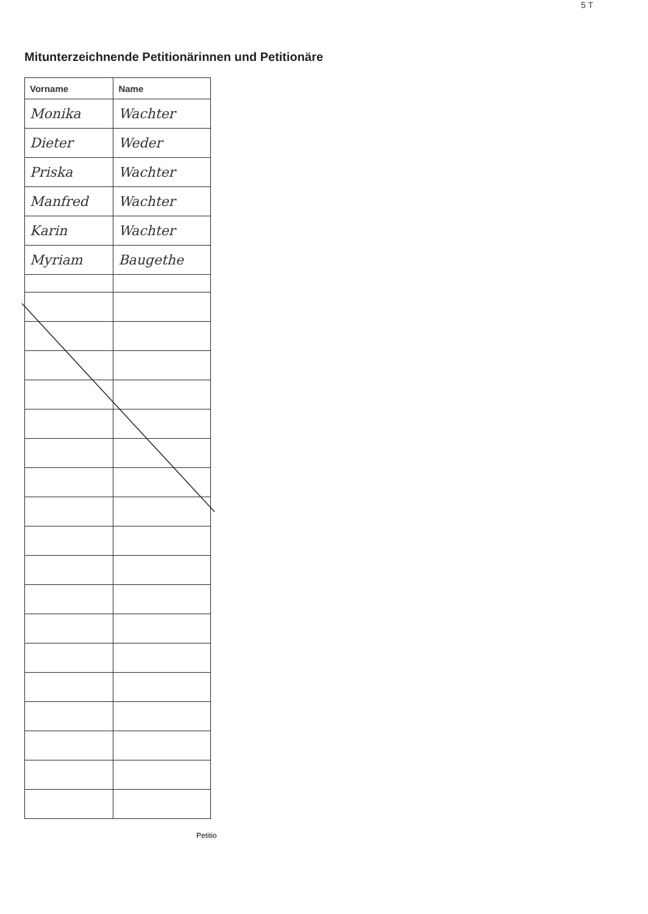5 T
Mitunterzeichnende Petitionärinnen und Petitionäre
| Vorname | Name |
| --- | --- |
| Monika | Wachter |
| Dieter | Weder |
| Priska | Wachter |
| Manfred | Wachter |
| Karin | Wachter |
| Myriam | Baugethe |
Petitio